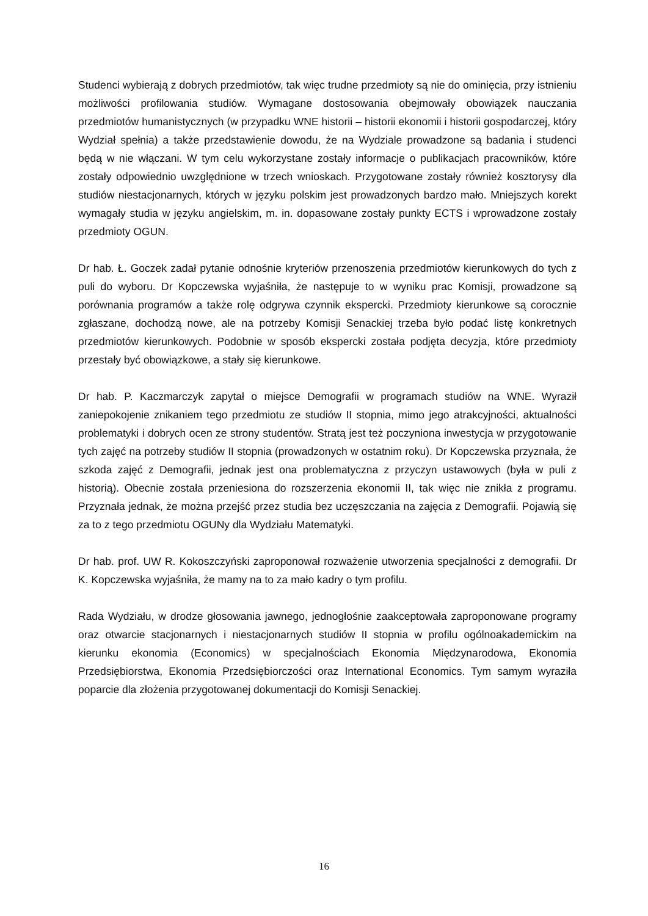Studenci wybierają z dobrych przedmiotów, tak więc trudne przedmioty są nie do ominięcia, przy istnieniu możliwości profilowania studiów. Wymagane dostosowania obejmowały obowiązek nauczania przedmiotów humanistycznych (w przypadku WNE historii – historii ekonomii i historii gospodarczej, który Wydział spełnia) a także przedstawienie dowodu, że na Wydziale prowadzone są badania i studenci będą w nie włączani. W tym celu wykorzystane zostały informacje o publikacjach pracowników, które zostały odpowiednio uwzględnione w trzech wnioskach. Przygotowane zostały również kosztorysy dla studiów niestacjonarnych, których w języku polskim jest prowadzonych bardzo mało. Mniejszych korekt wymagały studia w języku angielskim, m. in. dopasowane zostały punkty ECTS i wprowadzone zostały przedmioty OGUN.
Dr hab. Ł. Goczek zadał pytanie odnośnie kryteriów przenoszenia przedmiotów kierunkowych do tych z puli do wyboru. Dr Kopczewska wyjaśniła, że następuje to w wyniku prac Komisji, prowadzone są porównania programów a także rolę odgrywa czynnik ekspercki. Przedmioty kierunkowe są corocznie zgłaszane, dochodzą nowe, ale na potrzeby Komisji Senackiej trzeba było podać listę konkretnych przedmiotów kierunkowych. Podobnie w sposób ekspercki została podjęta decyzja, które przedmioty przestały być obowiązkowe, a stały się kierunkowe.
Dr hab. P. Kaczmarczyk zapytał o miejsce Demografii w programach studiów na WNE. Wyraził zaniepokojenie znikaniem tego przedmiotu ze studiów II stopnia, mimo jego atrakcyjności, aktualności problematyki i dobrych ocen ze strony studentów. Stratą jest też poczyniona inwestycja w przygotowanie tych zajęć na potrzeby studiów II stopnia (prowadzonych w ostatnim roku). Dr Kopczewska przyznała, że szkoda zajęć z Demografii, jednak jest ona problematyczna z przyczyn ustawowych (była w puli z historią). Obecnie została przeniesiona do rozszerzenia ekonomii II, tak więc nie znikła z programu. Przyznała jednak, że można przejść przez studia bez uczęszczania na zajęcia z Demografii. Pojawią się za to z tego przedmiotu OGUNy dla Wydziału Matematyki.
Dr hab. prof. UW R. Kokoszczyński zaproponował rozważenie utworzenia specjalności z demografii. Dr K. Kopczewska wyjaśniła, że mamy na to za mało kadry o tym profilu.
Rada Wydziału, w drodze głosowania jawnego, jednogłośnie zaakceptowała zaproponowane programy oraz otwarcie stacjonarnych i niestacjonarnych studiów II stopnia w profilu ogólnoakademickim na kierunku ekonomia (Economics) w specjalnościach Ekonomia Międzynarodowa, Ekonomia Przedsiębiorstwa, Ekonomia Przedsiębiorczości oraz International Economics. Tym samym wyraziła poparcie dla złożenia przygotowanej dokumentacji do Komisji Senackiej.
16